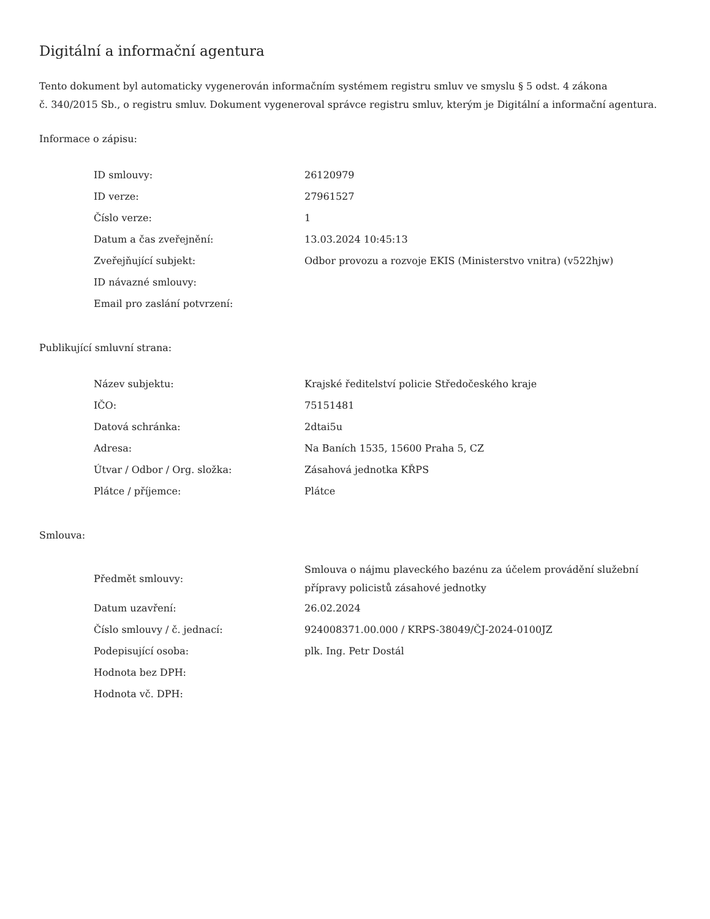Digitální a informační agentura
Tento dokument byl automaticky vygenerován informačním systémem registru smluv ve smyslu § 5 odst. 4 zákona
č. 340/2015 Sb., o registru smluv. Dokument vygeneroval správce registru smluv, kterým je Digitální a informační agentura.
Informace o zápisu:
| ID smlouvy: | 26120979 |
| ID verze: | 27961527 |
| Číslo verze: | 1 |
| Datum a čas zveřejnění: | 13.03.2024 10:45:13 |
| Zveřejňující subjekt: | Odbor provozu a rozvoje EKIS (Ministerstvo vnitra) (v522hjw) |
| ID návazné smlouvy: | |
| Email pro zaslání potvrzení: | |
Publikující smluvní strana:
| Název subjektu: | Krajské ředitelství policie Středočeského kraje |
| IČO: | 75151481 |
| Datová schránka: | 2dtai5u |
| Adresa: | Na Baních 1535, 15600 Praha 5, CZ |
| Útvar / Odbor / Org. složka: | Zásahová jednotka KŘPS |
| Plátce / příjemce: | Plátce |
Smlouva:
| Předmět smlouvy: | Smlouva o nájmu plaveckého bazénu za účelem provádění služební přípravy policistů zásahové jednotky |
| Datum uzavření: | 26.02.2024 |
| Číslo smlouvy / č. jednací: | 924008371.00.000 / KRPS-38049/ČJ-2024-0100JZ |
| Podepisující osoba: | plk. Ing. Petr Dostál |
| Hodnota bez DPH: | |
| Hodnota vč. DPH: | |